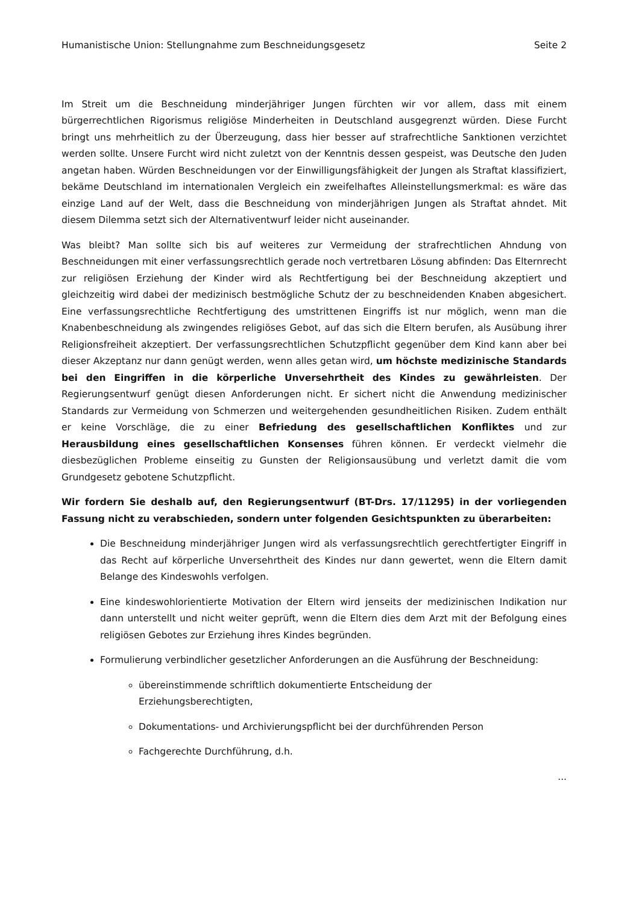Humanistische Union: Stellungnahme zum Beschneidungsgesetz Seite 2
Im Streit um die Beschneidung minderjähriger Jungen fürchten wir vor allem, dass mit einem bürgerrechtlichen Rigorismus religiöse Minderheiten in Deutschland ausgegrenzt würden. Diese Furcht bringt uns mehrheitlich zu der Überzeugung, dass hier besser auf strafrechtliche Sanktionen verzichtet werden sollte. Unsere Furcht wird nicht zuletzt von der Kenntnis dessen gespeist, was Deutsche den Juden angetan haben. Würden Beschneidungen vor der Einwilligungsfähigkeit der Jungen als Straftat klassifiziert, bekäme Deutschland im internationalen Vergleich ein zweifelhaftes Alleinstellungsmerkmal: es wäre das einzige Land auf der Welt, dass die Beschneidung von minderjährigen Jungen als Straftat ahndet. Mit diesem Dilemma setzt sich der Alternativentwurf leider nicht auseinander.
Was bleibt? Man sollte sich bis auf weiteres zur Vermeidung der strafrechtlichen Ahndung von Beschneidungen mit einer verfassungsrechtlich gerade noch vertretbaren Lösung abfinden: Das Elternrecht zur religiösen Erziehung der Kinder wird als Rechtfertigung bei der Beschneidung akzeptiert und gleichzeitig wird dabei der medizinisch bestmögliche Schutz der zu beschneidenden Knaben abgesichert. Eine verfassungsrechtliche Rechtfertigung des umstrittenen Eingriffs ist nur möglich, wenn man die Knabenbeschneidung als zwingendes religiöses Gebot, auf das sich die Eltern berufen, als Ausübung ihrer Religionsfreiheit akzeptiert. Der verfassungsrechtlichen Schutz­pflicht gegenüber dem Kind kann aber bei dieser Akzeptanz nur dann genügt werden, wenn alles getan wird, um höchste medizinische Standards bei den Eingriffen in die körperliche Unver­sehrtheit des Kindes zu gewährleisten. Der Regierungsentwurf genügt diesen Anforderungen nicht. Er sichert nicht die Anwendung medizinischer Standards zur Vermeidung von Schmerzen und weitergehenden gesundheitlichen Risiken. Zudem enthält er keine Vorschläge, die zu einer Befrie­dung des gesellschaftlichen Konfliktes und zur Herausbildung eines gesellschaftlichen Konsenses führen können. Er verdeckt vielmehr die diesbezüglichen Probleme einseitig zu Gunsten der Religionsausübung und verletzt damit die vom Grundgesetz gebotene Schutzpflicht.
Wir fordern Sie deshalb auf, den Regierungsentwurf (BT-Drs. 17/11295) in der vorliegenden Fassung nicht zu verabschieden, sondern unter folgenden Gesichtspunkten zu überarbeiten:
Die Beschneidung minderjähriger Jungen wird als verfassungsrechtlich gerechtfertigter Eingriff in das Recht auf körperliche Unversehrtheit des Kindes nur dann gewertet, wenn die Eltern damit Belange des Kindeswohls verfolgen.
Eine kindeswohlorientierte Motivation der Eltern wird jenseits der medizinischen Indikation nur dann unterstellt und nicht weiter geprüft, wenn die Eltern dies dem Arzt mit der Befolgung eines religiösen Gebotes zur Erziehung ihres Kindes begründen.
Formulierung verbindlicher gesetzlicher Anforderungen an die Ausführung der Beschneidung:
übereinstimmende schriftlich dokumentierte Entscheidung der
Erziehungsberechtigten,
Dokumentations- und Archivierungspflicht bei der durchführenden Person
Fachgerechte Durchführung, d.h.
...